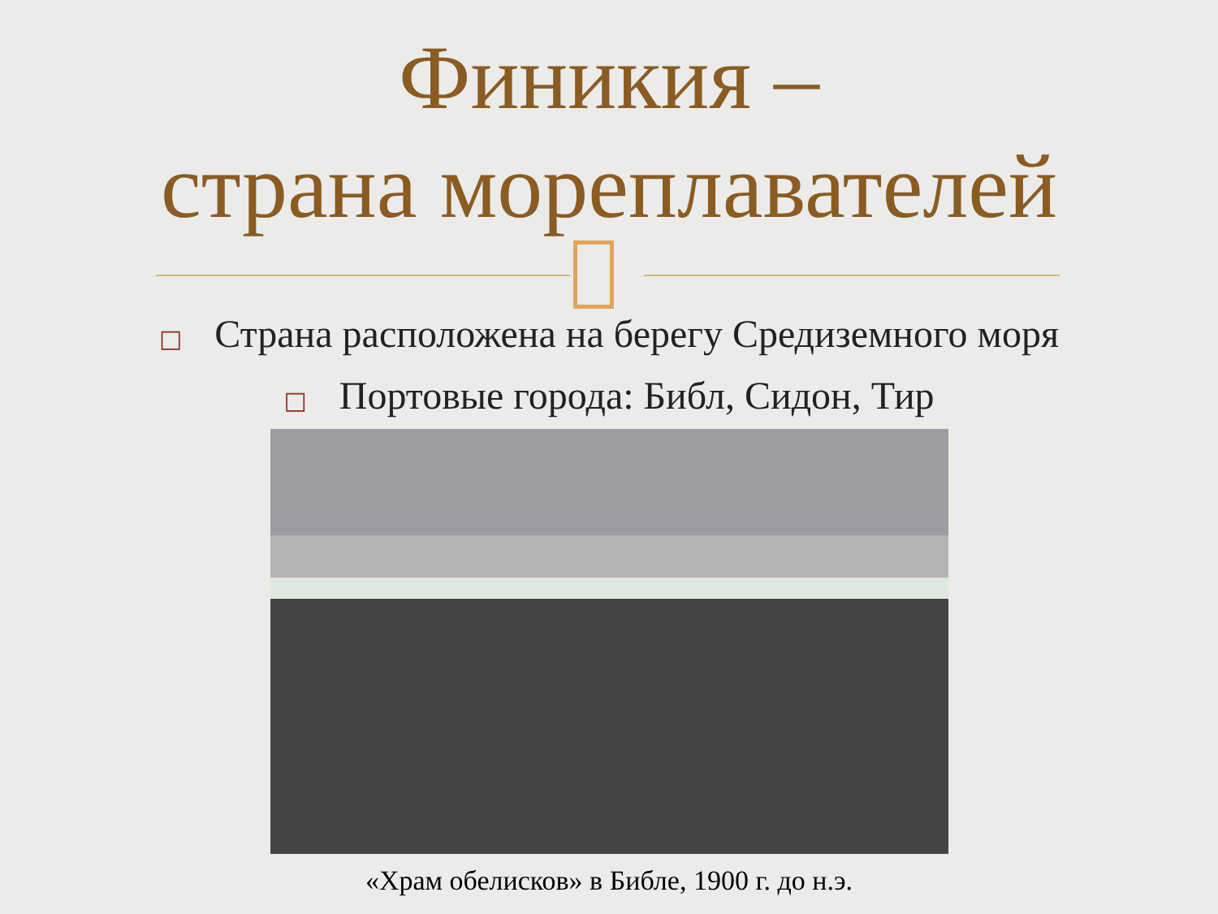Финикия –
страна мореплавателей
□ Страна расположена на берегу Средиземного моря
□ Портовые города: Библ, Сидон, Тир
«Храм обелисков» в Библе, 1900 г. до н.э.